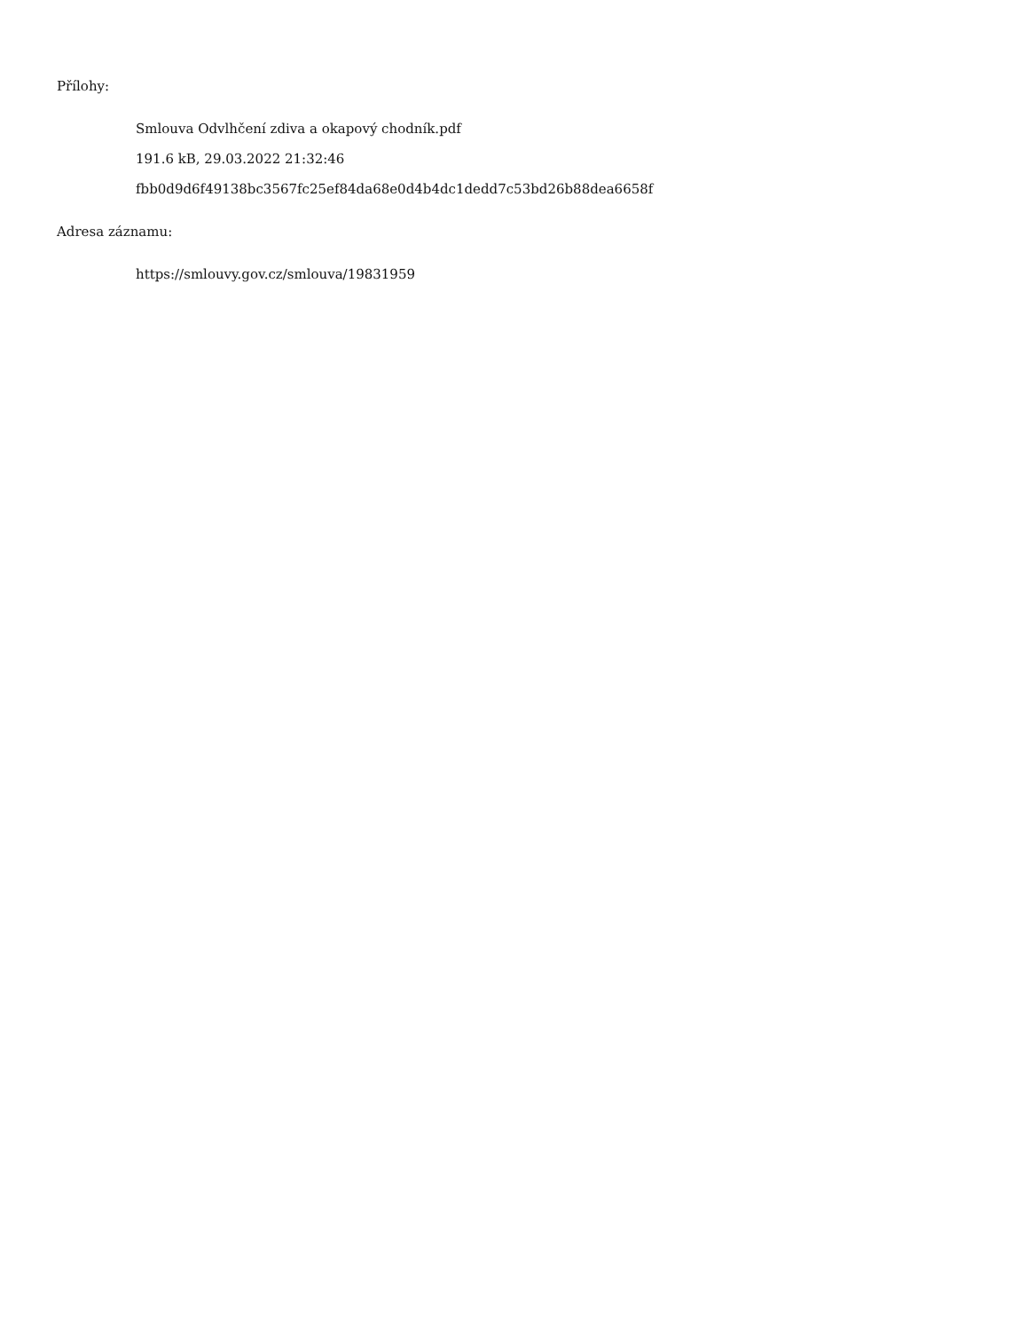Přílohy:
Smlouva Odvlhčení zdiva a okapový chodník.pdf
191.6 kB, 29.03.2022 21:32:46
fbb0d9d6f49138bc3567fc25ef84da68e0d4b4dc1dedd7c53bd26b88dea6658f
Adresa záznamu:
https://smlouvy.gov.cz/smlouva/19831959